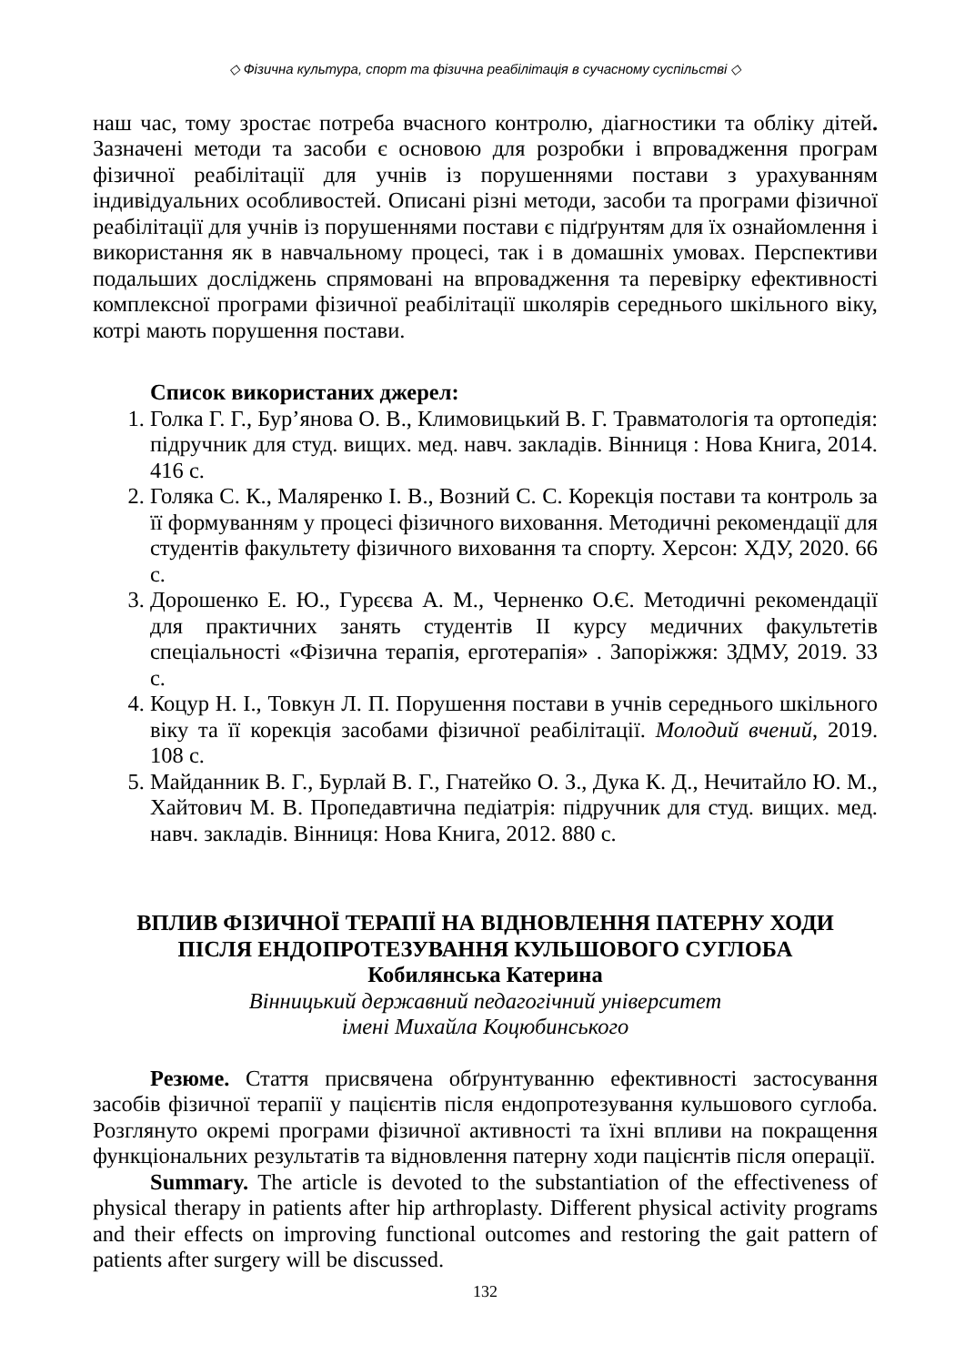◇ Фізична культура, спорт та фізична реабілітація в сучасному суспільстві ◇
наш час, тому зростає потреба вчасного контролю, діагностики та обліку дітей. Зазначені методи та засоби є основою для розробки і впровадження програм фізичної реабілітації для учнів із порушеннями постави з урахуванням індивідуальних особливостей. Описані різні методи, засоби та програми фізичної реабілітації для учнів із порушеннями постави є підґрунтям для їх ознайомлення і використання як в навчальному процесі, так і в домашніх умовах. Перспективи подальших досліджень спрямовані на впровадження та перевірку ефективності комплексної програми фізичної реабілітації школярів середнього шкільного віку, котрі мають порушення постави.
Список використаних джерел:
1. Голка Г. Г., Бур’янова О. В., Климовицький В. Г. Травматологія та ортопедія: підручник для студ. вищих. мед. навч. закладів. Вінниця : Нова Книга, 2014. 416 с.
2. Голяка С. К., Маляренко І. В., Возний С. С. Корекція постави та контроль за її формуванням у процесі фізичного виховання. Методичні рекомендації для студентів факультету фізичного виховання та спорту. Херсон: ХДУ, 2020. 66 с.
3. Дорошенко Е. Ю., Гурєєва А. М., Черненко О.Є. Методичні рекомендації для практичних занять студентів II курсу медичних факультетів спеціальності «Фізична терапія, ерготерапія» . Запоріжжя: ЗДМУ, 2019. 33 с.
4. Коцур Н. І., Товкун Л. П. Порушення постави в учнів середнього шкільного віку та її корекція засобами фізичної реабілітації. Молодий вчений, 2019. 108 с.
5. Майданник В. Г., Бурлай В. Г., Гнатейко О. З., Дука К. Д., Нечитайло Ю. М., Хайтович М. В. Пропедавтична педіатрія: підручник для студ. вищих. мед. навч. закладів. Вінниця: Нова Книга, 2012. 880 с.
ВПЛИВ ФІЗИЧНОЇ ТЕРАПІЇ НА ВІДНОВЛЕННЯ ПАТЕРНУ ХОДИ
ПІСЛЯ ЕНДОПРОТЕЗУВАННЯ КУЛЬШОВОГО СУГЛОБА
Кобилянська Катерина
Вінницький державний педагогічний університет
імені Михайла Коцюбинського
Резюме. Стаття присвячена обґрунтуванню ефективності застосування засобів фізичної терапії у пацієнтів після ендопротезування кульшового суглоба. Розглянуто окремі програми фізичної активності та їхні впливи на покращення функціональних результатів та відновлення патерну ходи пацієнтів після операції.
Summary. The article is devoted to the substantiation of the effectiveness of physical therapy in patients after hip arthroplasty. Different physical activity programs and their effects on improving functional outcomes and restoring the gait pattern of patients after surgery will be discussed.
132